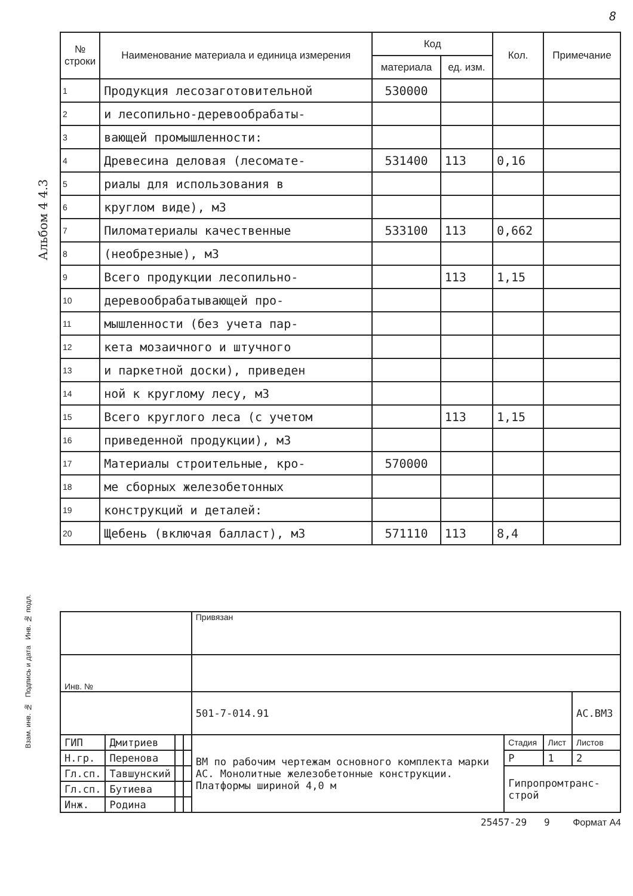8
Альбом 4 4.3
| № строки | Наименование материала и единица измерения | Код | | Кол. | Примечание |
| --- | --- | --- | --- | --- | --- |
| | | материала | ед. изм. | | |
| 1 | Продукция лесозаготовительной | 530000 | | | |
| 2 | и лесопильно-деревообрабаты- | | | | |
| 3 | вающей промышленности: | | | | |
| 4 | Древесина деловая (лесомате- | 531400 | 113 | 0,16 | |
| 5 | риалы для использования в | | | | |
| 6 | круглом виде), м3 | | | | |
| 7 | Пиломатериалы качественные | 533100 | 113 | 0,662 | |
| 8 | (необрезные), м3 | | | | |
| 9 | Всего продукции лесопильно- | | 113 | 1,15 | |
| 10 | деревообрабатывающей про- | | | | |
| 11 | мышленности (без учета пар- | | | | |
| 12 | кета мозаичного и штучного | | | | |
| 13 | и паркетной доски), приведен | | | | |
| 14 | ной к круглому лесу, м3 | | | | |
| 15 | Всего круглого леса (с учетом | | 113 | 1,15 | |
| 16 | приведенной продукции), м3 | | | | |
| 17 | Материалы строительные, кро- | 570000 | | | |
| 18 | ме сборных железобетонных | | | | |
| 19 | конструкций и деталей: | | | | |
| 20 | Щебень (включая балласт), м3 | 571110 | 113 | 8,4 | |
| | | | | Привязан | | | |
| Инв. № | | | | | | | |
| | | | | 501-7-014.91 | | | АС.ВМЗ |
| ГИП | Дмитриев | | | ВМ по рабочим чертежам основного комплекта марки АС. Монолитные железобетонные конструкции. Платформы шириной 4,0 м | Стадия | Лист | Листов |
| Н.гр. | Перенова | | | | Р | 1 | 2 |
| Гл.сп. | Тавшунский | | | | Гипропромтранс-строй | | |
| Гл.сп. | Бутиева | | | | | | |
| Инж. | Родина | | | | | | |
25457-29 9 Формат А4
Взам. инв. № Подпись и дата Инв. № подл.